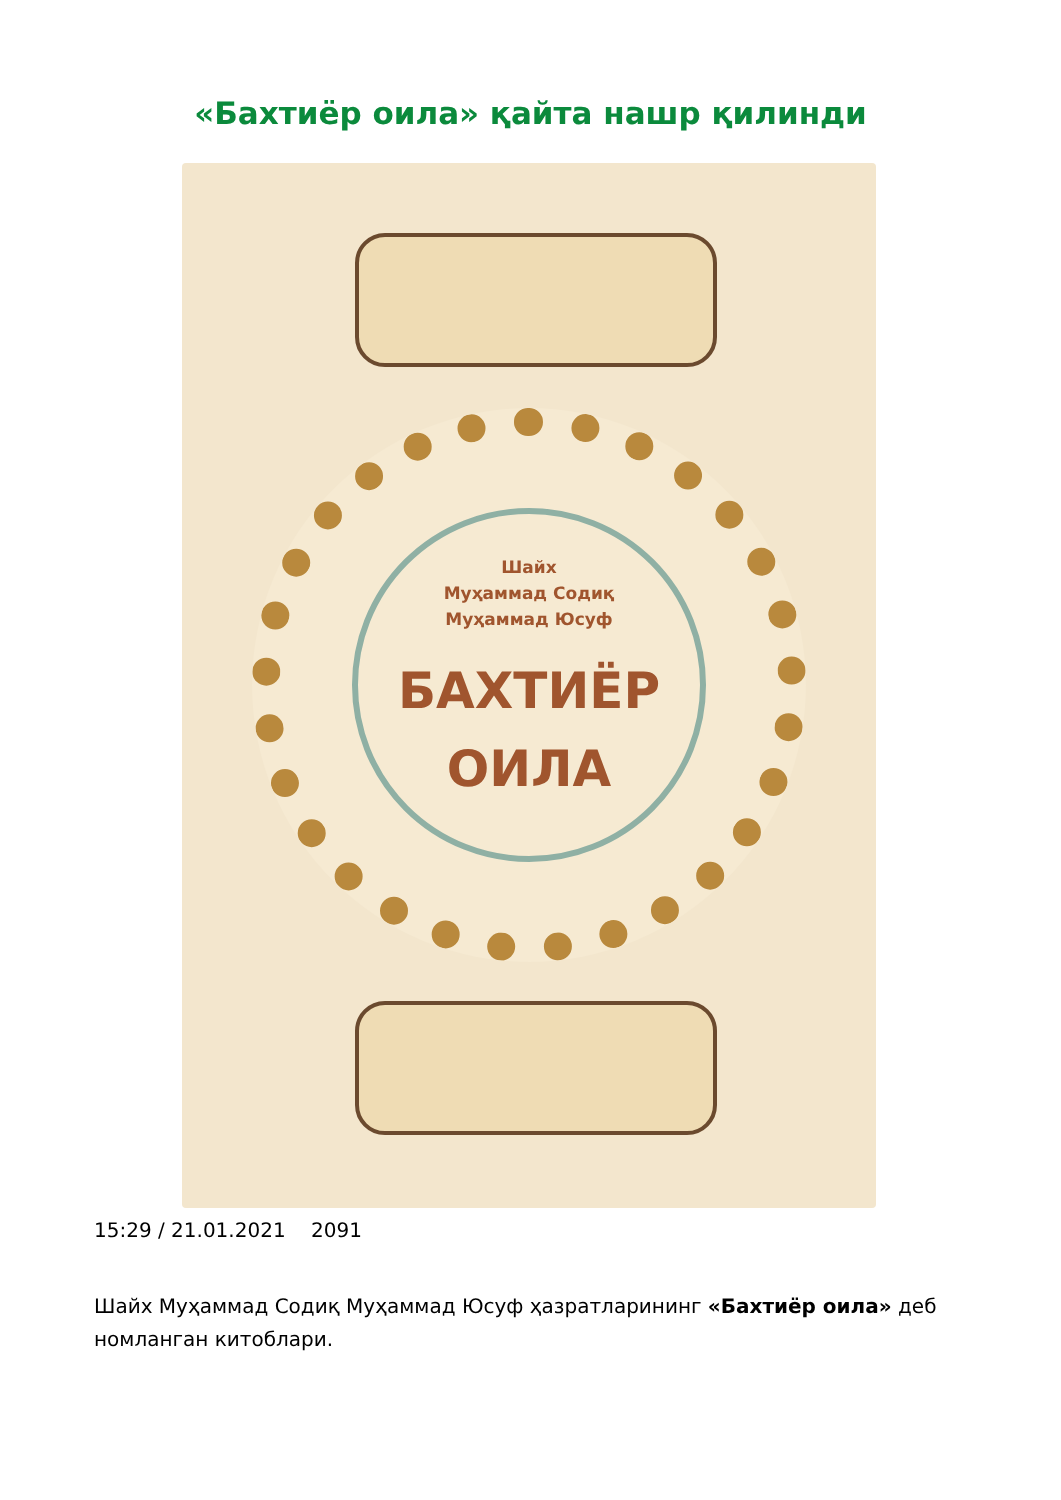«Бахтиёр оила» қайта нашр қилинди
Шайх
Муҳаммад Содиқ
Муҳаммад Юсуф
БАХТИЁР
ОИЛА
15:29 / 21.01.2021 2091
Шайх Муҳаммад Содиқ Муҳаммад Юсуф ҳазратларининг «Бахтиёр оила» деб номланган китоблари.